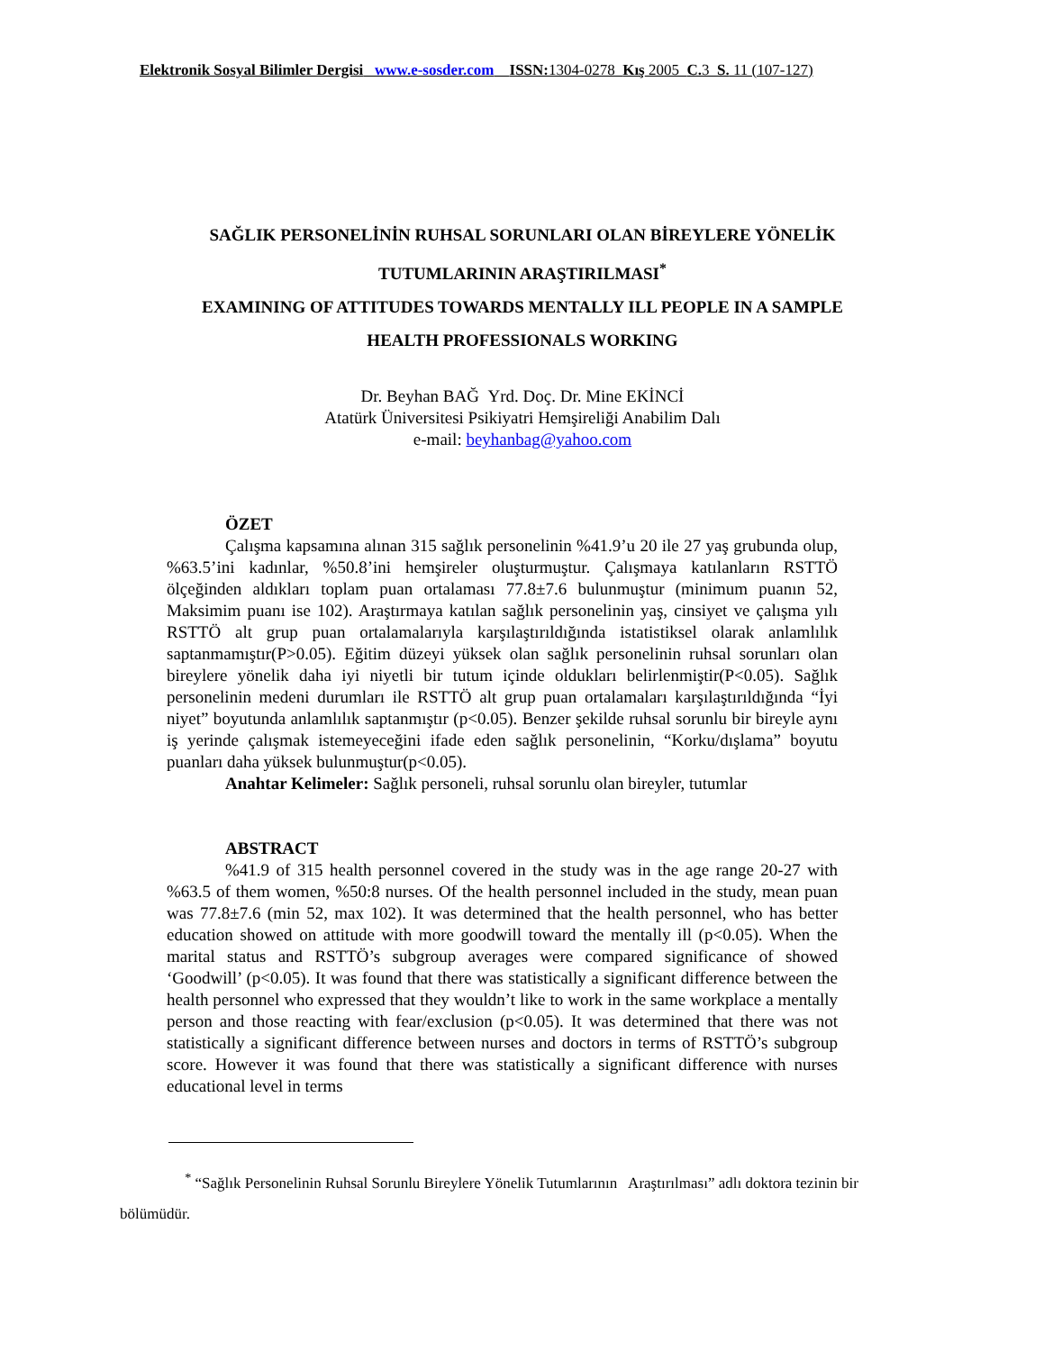Elektronik Sosyal Bilimler Dergisi www.e-sosder.com ISSN: 1304-0278 Kış 2005 C. 3 S. 11 (107-127)
SAĞLIK PERSONELİNİN RUHSAL SORUNLARI OLAN BİREYLERE YÖNELİK
TUTUMLARININ ARAŞTIRILMASI<sup>*</sup>
EXAMINING OF ATTITUDES TOWARDS MENTALLY ILL PEOPLE IN A SAMPLE
HEALTH PROFESSIONALS WORKING
Dr. Beyhan BAĞ Yrd. Doç. Dr. Mine EKİNCİ
Atatürk Üniversitesi Psikiyatri Hemşireliği Anabilim Dalı
e-mail: beyhanbag@yahoo.com
ÖZET
Çalışma kapsamına alınan 315 sağlık personelinin %41.9’u 20 ile 27 yaş grubunda olup, %63.5’ini kadınlar, %50.8’ini hemşireler oluşturmuştur. Çalışmaya katılanların RSTTÖ ölçeğinden aldıkları toplam puan ortalaması 77.8±7.6 bulunmuştur (minimum puanın 52, Maksimim puanı ise 102). Araştırmaya katılan sağlık personelinin yaş, cinsiyet ve çalışma yılı RSTTÖ alt grup puan ortalamalarıyla karşılaştırıldığında istatistiksel olarak anlamlılık saptanmamıştır(P>0.05). Eğitim düzeyi yüksek olan sağlık personelinin ruhsal sorunları olan bireylere yönelik daha iyi niyetli bir tutum içinde oldukları belirlenmiştir(P<0.05). Sağlık personelinin medeni durumları ile RSTTÖ alt grup puan ortalamaları karşılaştırıldığında “İyi niyet” boyutunda anlamlılık saptanmıştır (p<0.05). Benzer şekilde ruhsal sorunlu bir bireyle aynı iş yerinde çalışmak istemeyeceğini ifade eden sağlık personelinin, “Korku/dışlama” boyutu puanları daha yüksek bulunmuştur(p<0.05).
Anahtar Kelimeler: Sağlık personeli, ruhsal sorunlu olan bireyler, tutumlar
ABSTRACT
%41.9 of 315 health personnel covered in the study was in the age range 20-27 with %63.5 of them women, %50:8 nurses. Of the health personnel included in the study, mean puan was 77.8±7.6 (min 52, max 102). It was determined that the health personnel, who has better education showed on attitude with more goodwill toward the mentally ill (p<0.05). When the marital status and RSTTÖ’s subgroup averages were compared significance of showed ‘Goodwill’ (p<0.05). It was found that there was statistically a significant difference between the health personnel who expressed that they wouldn’t like to work in the same workplace a mentally person and those reacting with fear/exclusion (p<0.05). It was determined that there was not statistically a significant difference between nurses and doctors in terms of RSTTÖ’s subgroup score. However it was found that there was statistically a significant difference with nurses educational level in terms
<sup>*</sup> “Sağlık Personelinin Ruhsal Sorunlu Bireylere Yönelik Tutumlarının Araştırılması” adlı doktora tezinin bir bölümüdür.